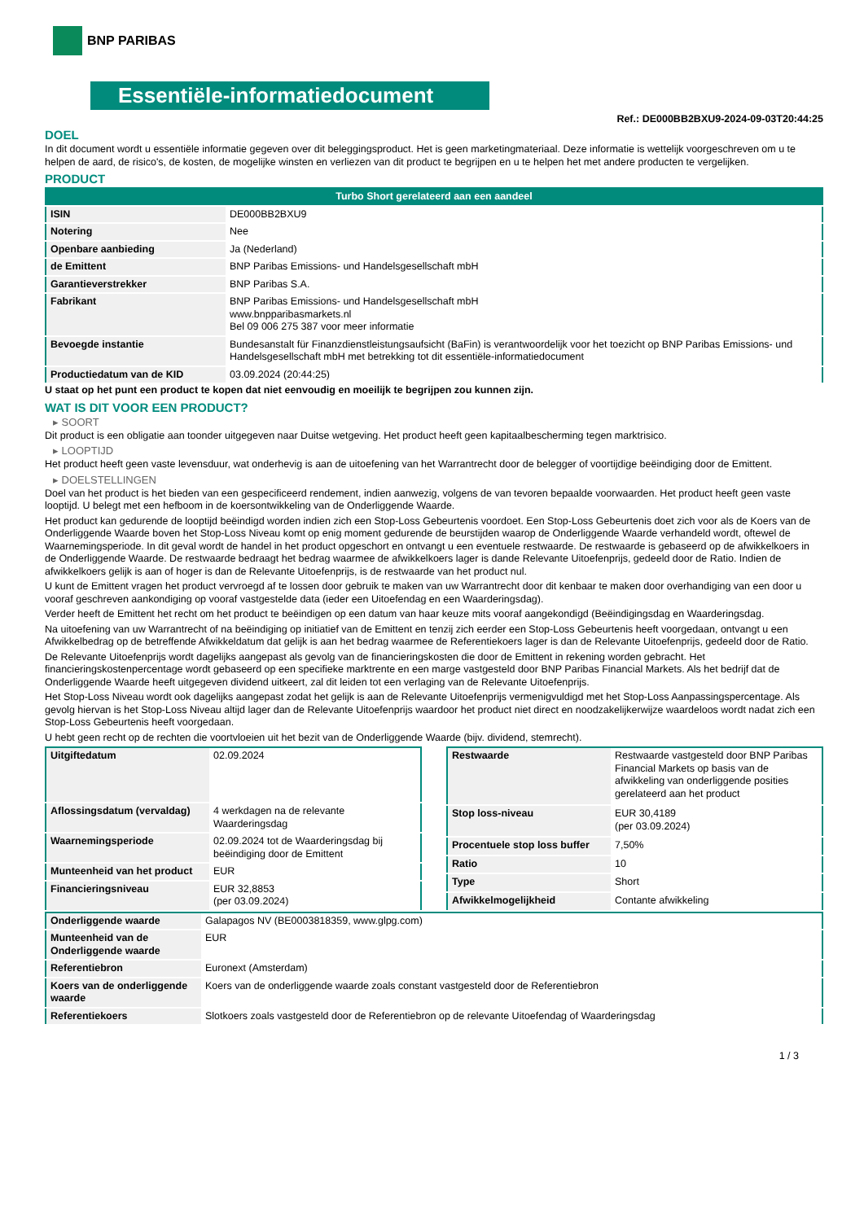BNP PARIBAS
Essentiële-informatiedocument
Ref.: DE000BB2BXU9-2024-09-03T20:44:25
DOEL
In dit document wordt u essentiële informatie gegeven over dit beleggingsproduct. Het is geen marketingmateriaal. Deze informatie is wettelijk voorgeschreven om u te helpen de aard, de risico's, de kosten, de mogelijke winsten en verliezen van dit product te begrijpen en u te helpen het met andere producten te vergelijken.
PRODUCT
| Turbo Short gerelateerd aan een aandeel | |
| --- | --- |
| ISIN | DE000BB2BXU9 |
| Notering | Nee |
| Openbare aanbieding | Ja (Nederland) |
| de Emittent | BNP Paribas Emissions- und Handelsgesellschaft mbH |
| Garantieverstrekker | BNP Paribas S.A. |
| Fabrikant | BNP Paribas Emissions- und Handelsgesellschaft mbH www.bnpparibasmarkets.nl Bel 09 006 275 387 voor meer informatie |
| Bevoegde instantie | Bundesanstalt für Finanzdienstleistungsaufsicht (BaFin) is verantwoordelijk voor het toezicht op BNP Paribas Emissions- und Handelsgesellschaft mbH met betrekking tot dit essentiële-informatiedocument |
| Productiedatum van de KID | 03.09.2024 (20:44:25) |
U staat op het punt een product te kopen dat niet eenvoudig en moeilijk te begrijpen zou kunnen zijn.
WAT IS DIT VOOR EEN PRODUCT?
▸ SOORT
Dit product is een obligatie aan toonder uitgegeven naar Duitse wetgeving. Het product heeft geen kapitaalbescherming tegen marktrisico.
▸ LOOPTIJD
Het product heeft geen vaste levensduur, wat onderhevig is aan de uitoefening van het Warrantrecht door de belegger of voortijdige beëindiging door de Emittent.
▸ DOELSTELLINGEN
Doel van het product is het bieden van een gespecificeerd rendement, indien aanwezig, volgens de van tevoren bepaalde voorwaarden. Het product heeft geen vaste looptijd. U belegt met een hefboom in de koersontwikkeling van de Onderliggende Waarde.
Het product kan gedurende de looptijd beëindigd worden indien zich een Stop-Loss Gebeurtenis voordoet. Een Stop-Loss Gebeurtenis doet zich voor als de Koers van de Onderliggende Waarde boven het Stop-Loss Niveau komt op enig moment gedurende de beurstijden waarop de Onderliggende Waarde verhandeld wordt, oftewel de Waarnemingsperiode. In dit geval wordt de handel in het product opgeschort en ontvangt u een eventuele restwaarde. De restwaarde is gebaseerd op de afwikkelkoers in de Onderliggende Waarde. De restwaarde bedraagt het bedrag waarmee de afwikkelkoers lager is dande Relevante Uitoefenprijs, gedeeld door de Ratio. Indien de afwikkelkoers gelijk is aan of hoger is dan de Relevante Uitoefenprijs, is de restwaarde van het product nul.
U kunt de Emittent vragen het product vervroegd af te lossen door gebruik te maken van uw Warrantrecht door dit kenbaar te maken door overhandiging van een door u vooraf geschreven aankondiging op vooraf vastgestelde data (ieder een Uitoefendag en een Waarderingsdag).
Verder heeft de Emittent het recht om het product te beëindigen op een datum van haar keuze mits vooraf aangekondigd (Beëindigingsdag en Waarderingsdag.
Na uitoefening van uw Warrantrecht of na beëindiging op initiatief van de Emittent en tenzij zich eerder een Stop-Loss Gebeurtenis heeft voorgedaan, ontvangt u een Afwikkelbedrag op de betreffende Afwikkeldatum dat gelijk is aan het bedrag waarmee de Referentiekoers lager is dan de Relevante Uitoefenprijs, gedeeld door de Ratio.
De Relevante Uitoefenprijs wordt dagelijks aangepast als gevolg van de financieringskosten die door de Emittent in rekening worden gebracht. Het financieringskostenpercentage wordt gebaseerd op een specifieke marktrente en een marge vastgesteld door BNP Paribas Financial Markets. Als het bedrijf dat de Onderliggende Waarde heeft uitgegeven dividend uitkeert, zal dit leiden tot een verlaging van de Relevante Uitoefenprijs.
Het Stop-Loss Niveau wordt ook dagelijks aangepast zodat het gelijk is aan de Relevante Uitoefenprijs vermenigvuldigd met het Stop-Loss Aanpassingspercentage. Als gevolg hiervan is het Stop-Loss Niveau altijd lager dan de Relevante Uitoefenprijs waardoor het product niet direct en noodzakelijkerwijze waardeloos wordt nadat zich een Stop-Loss Gebeurtenis heeft voorgedaan.
U hebt geen recht op de rechten die voortvloeien uit het bezit van de Onderliggende Waarde (bijv. dividend, stemrecht).
| Uitgiftedatum | 02.09.2024 |
| Aflossingsdatum (vervaldag) | 4 werkdagen na de relevante Waarderingsdag |
| Waarnemingsperiode | 02.09.2024 tot de Waarderingsdag bij beëindiging door de Emittent |
| Munteenheid van het product | EUR |
| Financieringsniveau | EUR 32,8853 (per 03.09.2024) |
| Restwaarde | Restwaarde vastgesteld door BNP Paribas Financial Markets op basis van de afwikkeling van onderliggende posities gerelateerd aan het product |
| Stop loss-niveau | EUR 30,4189 (per 03.09.2024) |
| Procentuele stop loss buffer | 7,50% |
| Ratio | 10 |
| Type | Short |
| Afwikkelmogelijkheid | Contante afwikkeling |
| Onderliggende waarde | Galapagos NV (BE0003818359, www.glpg.com) |
| Munteenheid van de Onderliggende waarde | EUR |
| Referentiebron | Euronext (Amsterdam) |
| Koers van de onderliggende waarde | Koers van de onderliggende waarde zoals constant vastgesteld door de Referentiebron |
| Referentiekoers | Slotkoers zoals vastgesteld door de Referentiebron op de relevante Uitoefendag of Waarderingsdag |
1 / 3